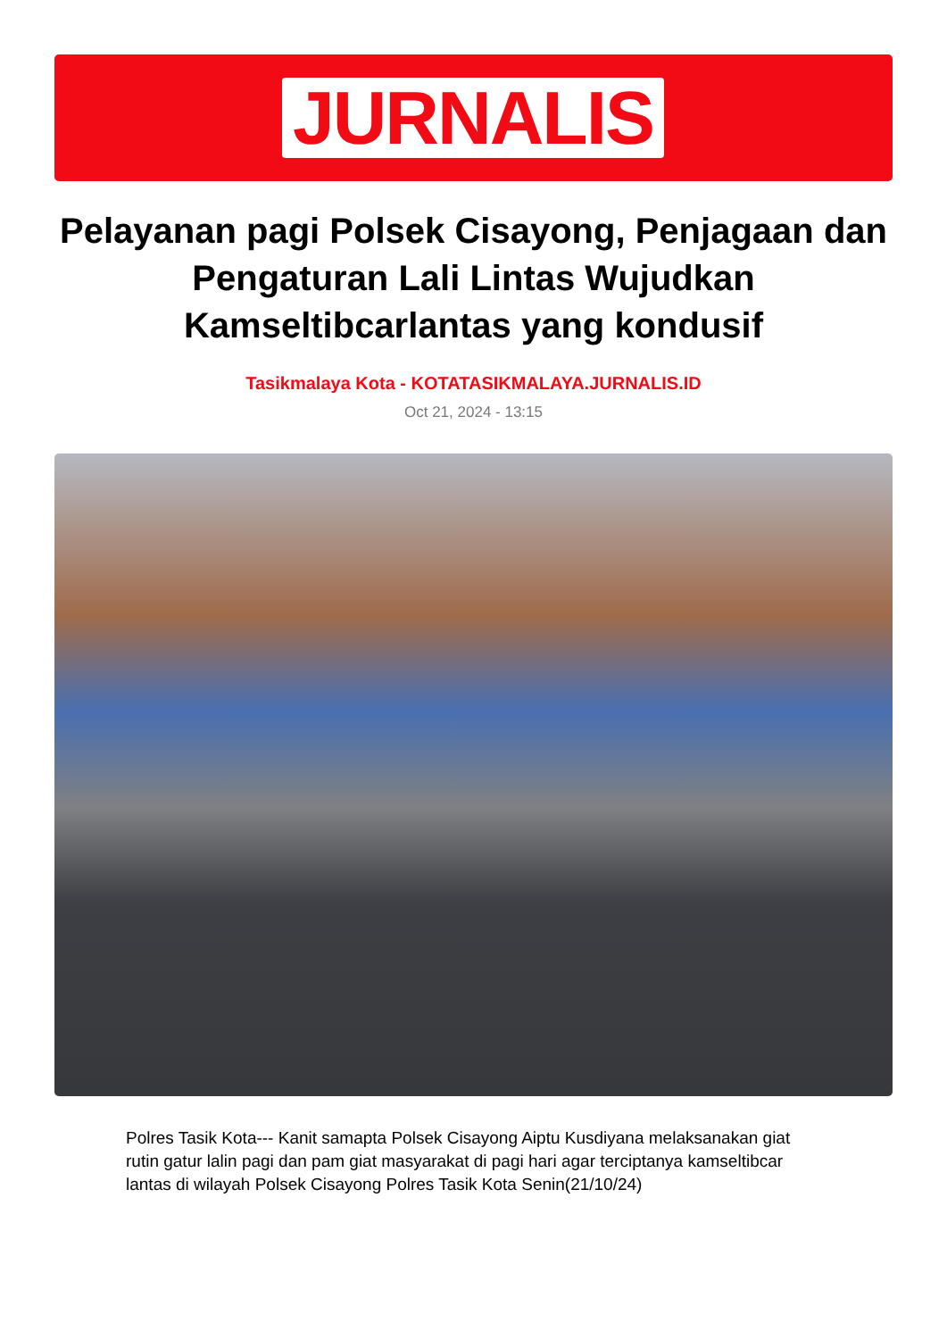JURNALIS
Pelayanan pagi Polsek Cisayong, Penjagaan dan Pengaturan Lali Lintas Wujudkan Kamseltibcarlantas yang kondusif
Tasikmalaya Kota - KOTATASIKMALAYA.JURNALIS.ID
Oct 21, 2024 - 13:15
Polres Tasik Kota--- Kanit samapta Polsek Cisayong Aiptu Kusdiyana melaksanakan giat rutin gatur lalin pagi dan pam giat masyarakat di pagi hari agar terciptanya kamseltibcar lantas di wilayah Polsek Cisayong Polres Tasik Kota Senin(21/10/24)